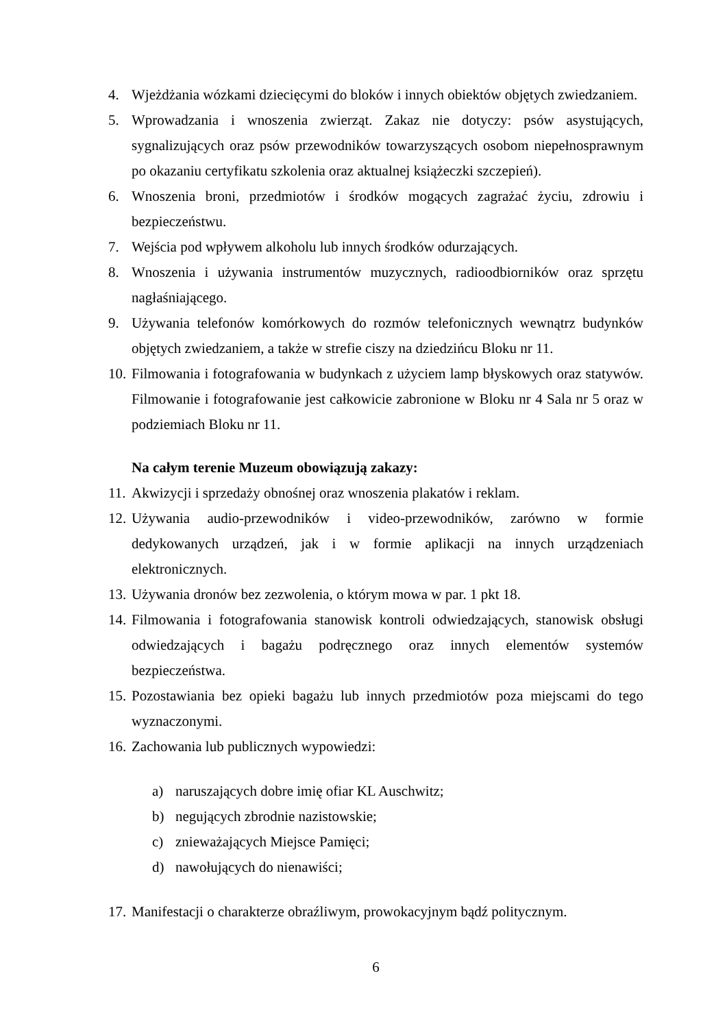4. Wjeżdżania wózkami dziecięcymi do bloków i innych obiektów objętych zwiedzaniem.
5. Wprowadzania i wnoszenia zwierząt. Zakaz nie dotyczy: psów asystujących, sygnalizujących oraz psów przewodników towarzyszących osobom niepełnosprawnym po okazaniu certyfikatu szkolenia oraz aktualnej książeczki szczepień).
6. Wnoszenia broni, przedmiotów i środków mogących zagrażać życiu, zdrowiu i bezpieczeństwu.
7. Wejścia pod wpływem alkoholu lub innych środków odurzających.
8. Wnoszenia i używania instrumentów muzycznych, radioodbiorników oraz sprzętu nagłaśniającego.
9. Używania telefonów komórkowych do rozmów telefonicznych wewnątrz budynków objętych zwiedzaniem, a także w strefie ciszy na dziedzińcu Bloku nr 11.
10. Filmowania i fotografowania w budynkach z użyciem lamp błyskowych oraz statywów. Filmowanie i fotografowanie jest całkowicie zabronione w Bloku nr 4 Sala nr 5 oraz w podziemiach Bloku nr 11.
Na całym terenie Muzeum obowiązują zakazy:
11. Akwizycji i sprzedaży obnośnej oraz wnoszenia plakatów i reklam.
12. Używania audio-przewodników i video-przewodników, zarówno w formie dedykowanych urządzeń, jak i w formie aplikacji na innych urządzeniach elektronicznych.
13. Używania dronów bez zezwolenia, o którym mowa w par. 1 pkt 18.
14. Filmowania i fotografowania stanowisk kontroli odwiedzających, stanowisk obsługi odwiedzających i bagażu podręcznego oraz innych elementów systemów bezpieczeństwa.
15. Pozostawiania bez opieki bagażu lub innych przedmiotów poza miejscami do tego wyznaczonymi.
16. Zachowania lub publicznych wypowiedzi:
a) naruszających dobre imię ofiar KL Auschwitz;
b) negujących zbrodnie nazistowskie;
c) znieważających Miejsce Pamięci;
d) nawołujących do nienawiści;
17. Manifestacji o charakterze obraźliwym, prowokacyjnym bądź politycznym.
6